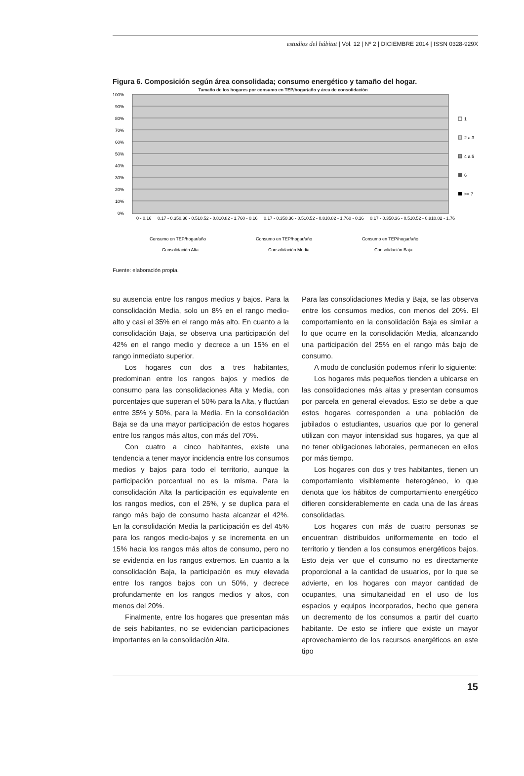estudios del hábitat | Vol. 12 | Nº 2 | DICIEMBRE 2014 | ISSN 0328-929X
Figura 6. Composición según área consolidada; consumo energético y tamaño del hogar.
Tamaño de los hogares por consumo en TEP/hogar/año y área de consolidación
100%
90%
80%
70%
60%
50%
40%
30%
20%
10%
0%
1
2 a 3
4 a 5
6
>= 7
0 - 0.16
0.17 - 0.35
0.36 - 0.51
0.52 - 0.81
0.82 - 1.76
0 - 0.16
0.17 - 0.35
0.36 - 0.51
0.52 - 0.81
0.82 - 1.76
0 - 0.16
0.17 - 0.35
0.36 - 0.51
0.52 - 0.81
0.82 - 1.76
Consumo en TEP/hogar/año
Consumo en TEP/hogar/año
Consumo en TEP/hogar/año
Consolidación Alta
Consolidación Media
Consolidación Baja
Fuente: elaboración propia.
su ausencia entre los rangos medios y bajos. Para la consolidación Media, solo un 8% en el rango medio-alto y casi el 35% en el rango más alto. En cuanto a la consolidación Baja, se observa una participación del 42% en el rango medio y decrece a un 15% en el rango inmediato superior.
Los hogares con dos a tres habitantes, predominan entre los rangos bajos y medios de consumo para las consolidaciones Alta y Media, con porcentajes que superan el 50% para la Alta, y fluctúan entre 35% y 50%, para la Media. En la consolidación Baja se da una mayor participación de estos hogares entre los rangos más altos, con más del 70%.
Con cuatro a cinco habitantes, existe una tendencia a tener mayor incidencia entre los consumos medios y bajos para todo el territorio, aunque la participación porcentual no es la misma. Para la consolidación Alta la participación es equivalente en los rangos medios, con el 25%, y se duplica para el rango más bajo de consumo hasta alcanzar el 42%. En la consolidación Media la participación es del 45% para los rangos medio-bajos y se incrementa en un 15% hacia los rangos más altos de consumo, pero no se evidencia en los rangos extremos. En cuanto a la consolidación Baja, la participación es muy elevada entre los rangos bajos con un 50%, y decrece profundamente en los rangos medios y altos, con menos del 20%.
Finalmente, entre los hogares que presentan más de seis habitantes, no se evidencian participaciones importantes en la consolidación Alta.
Para las consolidaciones Media y Baja, se las observa entre los consumos medios, con menos del 20%. El comportamiento en la consolidación Baja es similar a lo que ocurre en la consolidación Media, alcanzando una participación del 25% en el rango más bajo de consumo.
A modo de conclusión podemos inferir lo siguiente:
Los hogares más pequeños tienden a ubicarse en las consolidaciones más altas y presentan consumos por parcela en general elevados. Esto se debe a que estos hogares corresponden a una población de jubilados o estudiantes, usuarios que por lo general utilizan con mayor intensidad sus hogares, ya que al no tener obligaciones laborales, permanecen en ellos por más tiempo.
Los hogares con dos y tres habitantes, tienen un comportamiento visiblemente heterogéneo, lo que denota que los hábitos de comportamiento energético difieren considerablemente en cada una de las áreas consolidadas.
Los hogares con más de cuatro personas se encuentran distribuidos uniformemente en todo el territorio y tienden a los consumos energéticos bajos. Esto deja ver que el consumo no es directamente proporcional a la cantidad de usuarios, por lo que se advierte, en los hogares con mayor cantidad de ocupantes, una simultaneidad en el uso de los espacios y equipos incorporados, hecho que genera un decremento de los consumos a partir del cuarto habitante. De esto se infiere que existe un mayor aprovechamiento de los recursos energéticos en este tipo
15